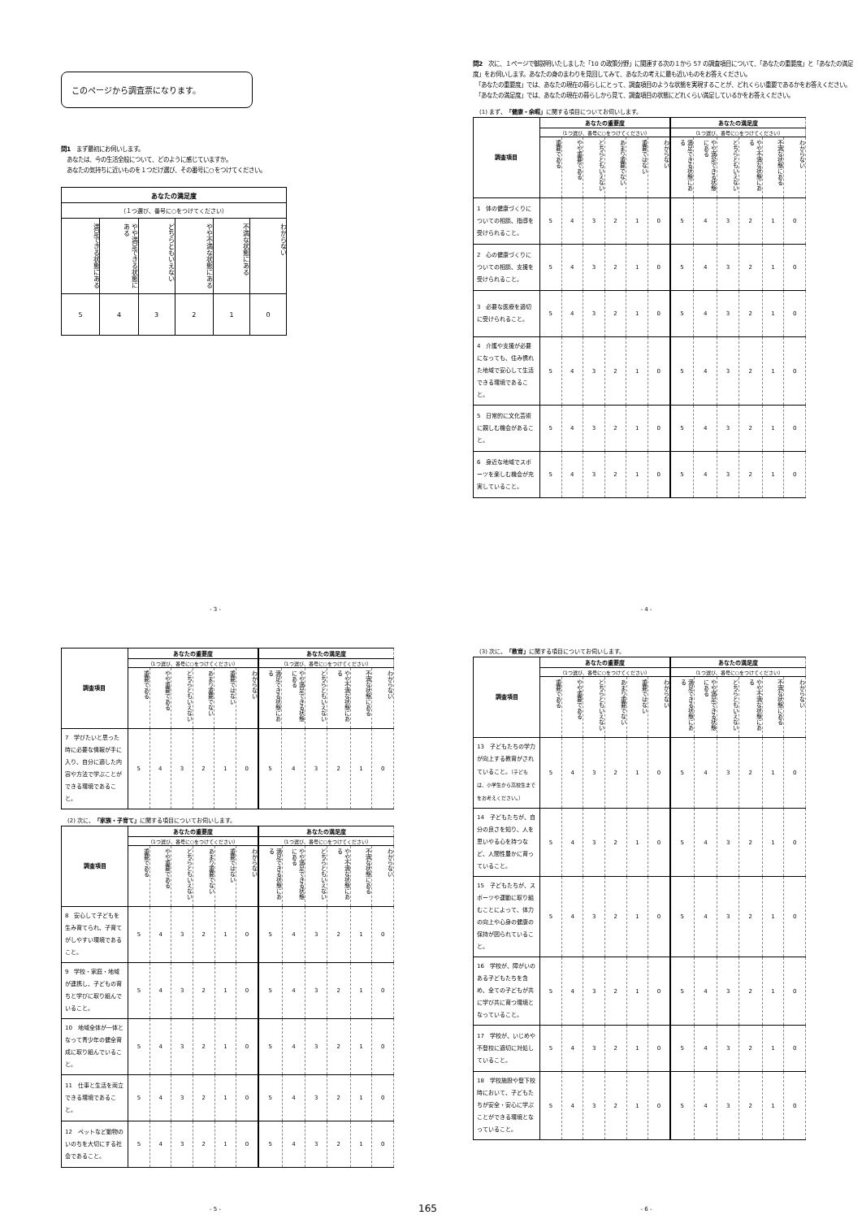このページから調査票になります。
問1　まず最初にお伺いします。
　あなたは、今の生活全般について、どのように感じていますか。
　あなたの気持ちに近いものを１つだけ選び、その番号に○をつけてください。
| あなたの満足度 | | | | | |
| --- | --- | --- | --- | --- | --- |
| （１つ選び、番号に○をつけてください） | | | | | |
| 満足できる状態にある | やや満足できる状態にある | どちらともいえない | やや不満な状態にある | 不満な状態にある | わからない |
| 5 | 4 | 3 | 2 | 1 | 0 |
- 3 -
問2　次に、１ページで御説明いたしました「10 の政策分野」に関連する次の１から 57 の調査項目について、「あなたの重要度」と「あなたの満足度」をお伺いします。あなたの身のまわりを見回してみて、あなたの考えに最も近いものをお答えください。
　「あなたの重要度」では、あなたの現在の暮らしにとって、調査項目のような状態を実現することが、どれくらい重要であるかをお答えください。
　「あなたの満足度」では、あなたの現在の暮らしから見て、調査項目の状態にどれくらい満足しているかをお答えください。
(1) まず、「健康・余暇」に関する項目についてお伺いします。
| 調査項目 | あなたの重要度 | | | | | | あなたの満足度 | | | | | |
| --- | --- | --- | --- | --- | --- | --- | --- | --- | --- | --- | --- | --- |
| | （1つ選び、番号に○をつけてください） | | | | | | （1つ選び、番号に○をつけてください） | | | | | |
| | 重要である | やや重要である | どちらともいえない | あまり重要でない | 重要ではない | わからない | 満足できる状態にある | やや満足できる状態にある | どちらともいえない | やや不満な状態にある | 不満な状態にある | わからない |
| 1 体の健康づくりについての相談、指導を受けられること。 | 5 | 4 | 3 | 2 | 1 | 0 | 5 | 4 | 3 | 2 | 1 | 0 |
| 2 心の健康づくりについての相談、支援を受けられること。 | 5 | 4 | 3 | 2 | 1 | 0 | 5 | 4 | 3 | 2 | 1 | 0 |
| 3 必要な医療を適切に受けられること。 | 5 | 4 | 3 | 2 | 1 | 0 | 5 | 4 | 3 | 2 | 1 | 0 |
| 4 介護や支援が必要になっても、住み慣れた地域で安心して生活できる環境であること。 | 5 | 4 | 3 | 2 | 1 | 0 | 5 | 4 | 3 | 2 | 1 | 0 |
| 5 日常的に文化芸術に親しむ機会があること。 | 5 | 4 | 3 | 2 | 1 | 0 | 5 | 4 | 3 | 2 | 1 | 0 |
| 6 身近な地域でスポーツを楽しむ機会が充実していること。 | 5 | 4 | 3 | 2 | 1 | 0 | 5 | 4 | 3 | 2 | 1 | 0 |
- 4 -
| 調査項目 | あなたの重要度 | | | | | | あなたの満足度 | | | | | |
| --- | --- | --- | --- | --- | --- | --- | --- | --- | --- | --- | --- | --- |
| | （1つ選び、番号に○をつけてください） | | | | | | （1つ選び、番号に○をつけてください） | | | | | |
| | 重要である | やや重要である | どちらともいえない | あまり重要でない | 重要ではない | わからない | 満足できる状態にある | やや満足できる状態にある | どちらともいえない | やや不満な状態にある | 不満な状態にある | わからない |
| 7 学びたいと思った時に必要な情報が手に入り、自分に適した内容や方法で学ぶことができる環境であること。 | 5 | 4 | 3 | 2 | 1 | 0 | 5 | 4 | 3 | 2 | 1 | 0 |
(2) 次に、「家族・子育て」に関する項目についてお伺いします。
| 調査項目 | あなたの重要度 | | | | | | あなたの満足度 | | | | | |
| --- | --- | --- | --- | --- | --- | --- | --- | --- | --- | --- | --- | --- |
| | （1つ選び、番号に○をつけてください） | | | | | | （1つ選び、番号に○をつけてください） | | | | | |
| | 重要である | やや重要である | どちらともいえない | あまり重要でない | 重要ではない | わからない | 満足できる状態にある | やや満足できる状態にある | どちらともいえない | やや不満な状態にある | 不満な状態にある | わからない |
| 8 安心して子どもを生み育てられ、子育てがしやすい環境であること。 | 5 | 4 | 3 | 2 | 1 | 0 | 5 | 4 | 3 | 2 | 1 | 0 |
| 9 学校・家庭・地域が連携し、子どもの育ちと学びに取り組んでいること。 | 5 | 4 | 3 | 2 | 1 | 0 | 5 | 4 | 3 | 2 | 1 | 0 |
| 10 地域全体が一体となって青少年の健全育成に取り組んでいること。 | 5 | 4 | 3 | 2 | 1 | 0 | 5 | 4 | 3 | 2 | 1 | 0 |
| 11 仕事と生活を両立できる環境であること。 | 5 | 4 | 3 | 2 | 1 | 0 | 5 | 4 | 3 | 2 | 1 | 0 |
| 12 ペットなど動物のいのちを大切にする社会であること。 | 5 | 4 | 3 | 2 | 1 | 0 | 5 | 4 | 3 | 2 | 1 | 0 |
- 5 -
165
(3) 次に、「教育」に関する項目についてお伺いします。
| 調査項目 | あなたの重要度 | | | | | | あなたの満足度 | | | | | |
| --- | --- | --- | --- | --- | --- | --- | --- | --- | --- | --- | --- | --- |
| | （1つ選び、番号に○をつけてください） | | | | | | （1つ選び、番号に○をつけてください） | | | | | |
| | 重要である | やや重要である | どちらともいえない | あまり重要でない | 重要ではない | わからない | 満足できる状態にある | やや満足できる状態にある | どちらともいえない | やや不満な状態にある | 不満な状態にある | わからない |
| 13 子どもたちの学力が向上する教育がされていること。 〔子どもは、小学生から高校生までをお考えください。〕 | 5 | 4 | 3 | 2 | 1 | 0 | 5 | 4 | 3 | 2 | 1 | 0 |
| 14 子どもたちが、自分の良さを知り、人を思いやる心を持つなど、人間性豊かに育っていること。 | 5 | 4 | 3 | 2 | 1 | 0 | 5 | 4 | 3 | 2 | 1 | 0 |
| 15 子どもたちが、スポーツや運動に取り組むことによって、体力の向上や心身の健康の保持が図られていること。 | 5 | 4 | 3 | 2 | 1 | 0 | 5 | 4 | 3 | 2 | 1 | 0 |
| 16 学校が、障がいのある子どもたちを含め、全ての子どもが共に学び共に育つ環境となっていること。 | 5 | 4 | 3 | 2 | 1 | 0 | 5 | 4 | 3 | 2 | 1 | 0 |
| 17 学校が、いじめや不登校に適切に対処していること。 | 5 | 4 | 3 | 2 | 1 | 0 | 5 | 4 | 3 | 2 | 1 | 0 |
| 18 学校施設や登下校時において、子どもたちが安全・安心に学ぶことができる環境となっていること。 | 5 | 4 | 3 | 2 | 1 | 0 | 5 | 4 | 3 | 2 | 1 | 0 |
- 6 -